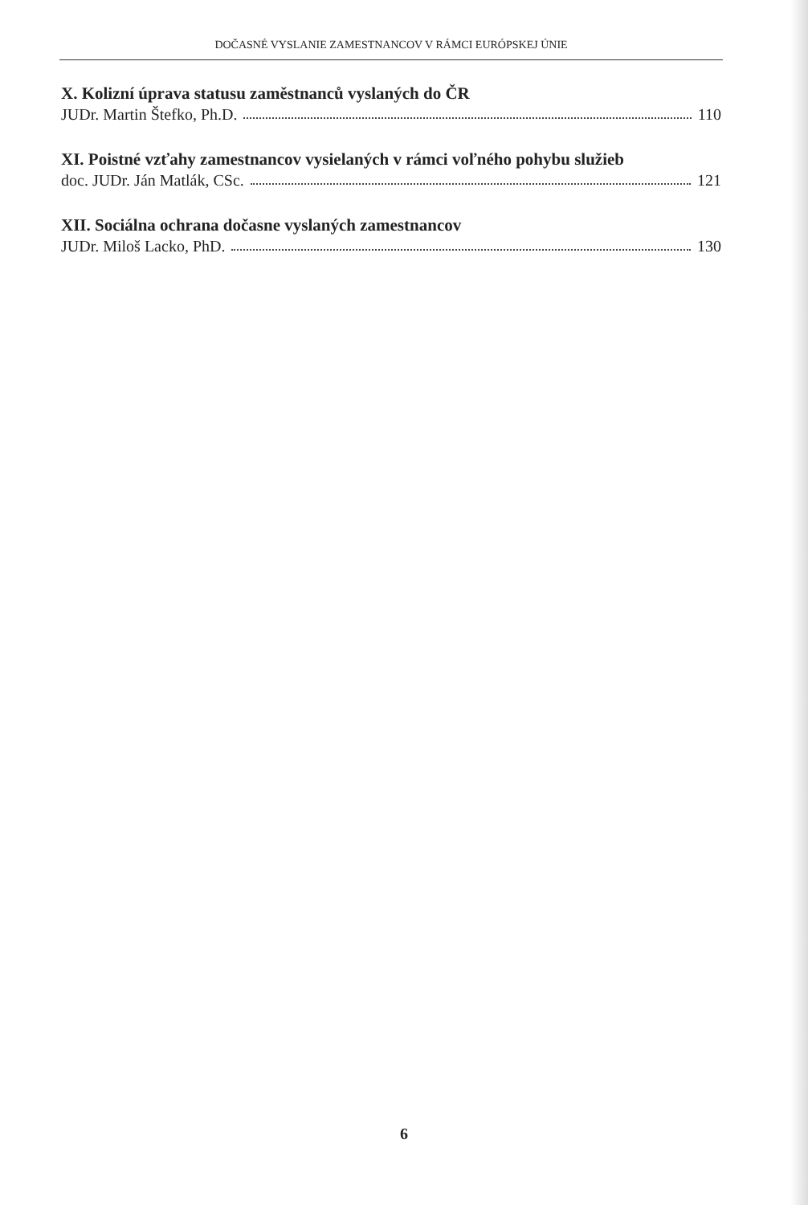DOČASNÉ VYSLANIE ZAMESTNANCOV V RÁMCI EURÓPSKEJ ÚNIE
X. Kolizní úprava statusu zaměstnanců vyslaných do ČR
JUDr. Martin Štefko, Ph.D. 110
XI. Poistné vzťahy zamestnancov vysielaných v rámci voľného pohybu služieb
doc. JUDr. Ján Matlák, CSc. 121
XII. Sociálna ochrana dočasne vyslaných zamestnancov
JUDr. Miloš Lacko, PhD. 130
6